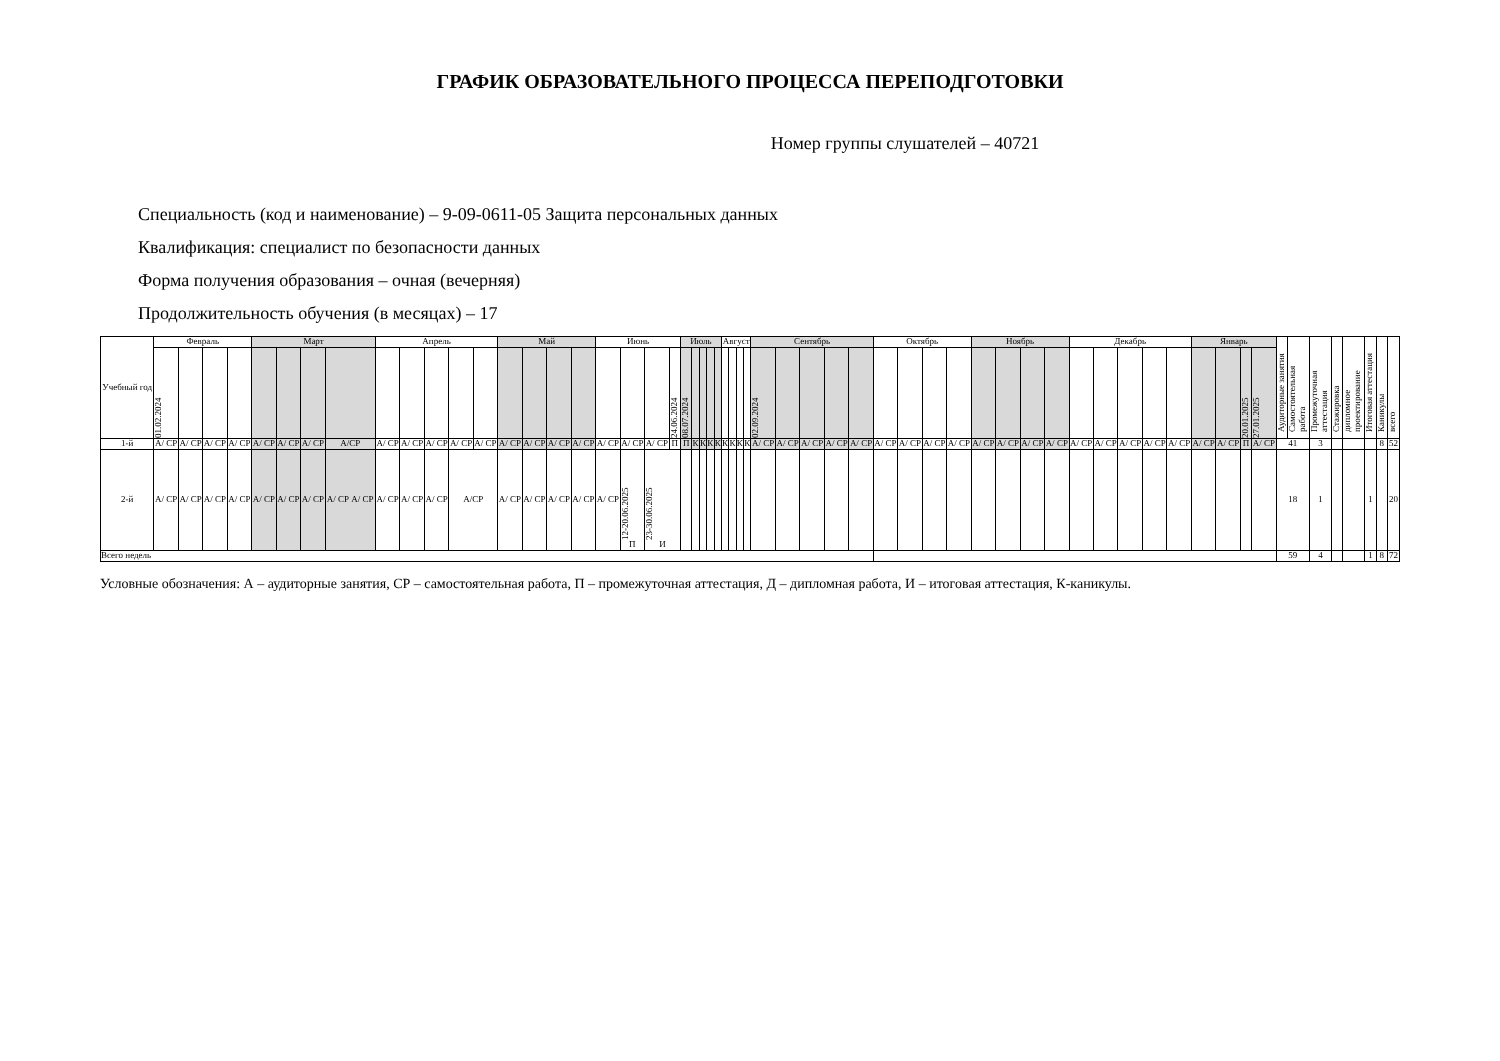ГРАФИК ОБРАЗОВАТЕЛЬНОГО ПРОЦЕССА ПЕРЕПОДГОТОВКИ
Номер группы слушателей – 40721
Специальность (код и наименование) – 9-09-0611-05 Защита персональных данных
Квалификация: специалист по безопасности данных
Форма получения образования – очная (вечерняя)
Продолжительность обучения (в месяцах) – 17
| Учебный год | Февраль | | | | Март | | | | Апрель | | | | | Май | | | | Июнь | | | | Июль | | | | | Август | | | | Сентябрь | | | | | Октябрь | | | | Ноябрь | | | | Декабрь | | | | | Январь | | | | Аудиторные занятия | Самостоятельная работа | Промежуточная аттестация | Стажировка | дипломное проектирование | Итоговая аттестация | Каникулы | всего |
| --- | --- | --- | --- | --- | --- | --- | --- | --- | --- | --- | --- | --- | --- | --- | --- | --- | --- | --- | --- | --- | --- | --- | --- | --- | --- | --- | --- | --- | --- | --- | --- | --- | --- | --- | --- | --- | --- | --- | --- | --- | --- | --- | --- | --- | --- | --- | --- | --- | --- | --- | --- | --- | --- | --- | --- | --- | --- | --- | --- | --- |
| | 01.02.2024 | | | | | | | | | | | | | | | | | | | | 24.06.2024 | 08.07.2024 | | | | | | | | | 02.09.2024 | | | | | | | | | | | | | | | | | | | | 20.01.2025 | 27.01.2025 | | | | | | | | |
| 1-й | А/ СР | А/ СР | А/ СР | А/ СР | А/ СР | А/ СР | А/ СР | А/СР | А/ СР | А/ СР | А/ СР | А/ СР | А/ СР | А/ СР | А/ СР | А/ СР | А/ СР | А/ СР | А/ СР | А/ СР | П | П | К | К | К | К | К | К | К | К | А/ СР | А/ СР | А/ СР | А/ СР | А/ СР | А/ СР | А/ СР | А/ СР | А/ СР | А/ СР | А/ СР | А/ СР | А/ СР | А/ СР | А/ СР | А/ СР | А/ СР | А/ СР | А/ СР | А/ СР | П | А/ СР | 41 | | 3 | | | | 8 | 52 |
| 2-й | А/ СР | А/ СР | А/ СР | А/ СР | А/ СР | А/ СР | А/ СР | А/ СР А/ СР | А/ СР | А/ СР | А/ СР | А/СР | | А/ СР | А/ СР | А/ СР | А/ СР | А/ СР | 12-20.06.2025 П | 23-30.06.2025 И | | | | | | | | | | | | | | | | | | | | | | | | | | | | | | | | | 18 | | 1 | | | 1 | | 20 |
| Всего недель | | | | | | | | | | | | | | | | | | | | | | | | | | | | | | | | | | | | | | | | | | | | | | | | | | | | | 59 | | 4 | | | 1 | 8 | 72 |
Условные обозначения: А – аудиторные занятия, СР – самостоятельная работа, П – промежуточная аттестация, Д – дипломная работа, И – итоговая аттестация, К-каникулы.